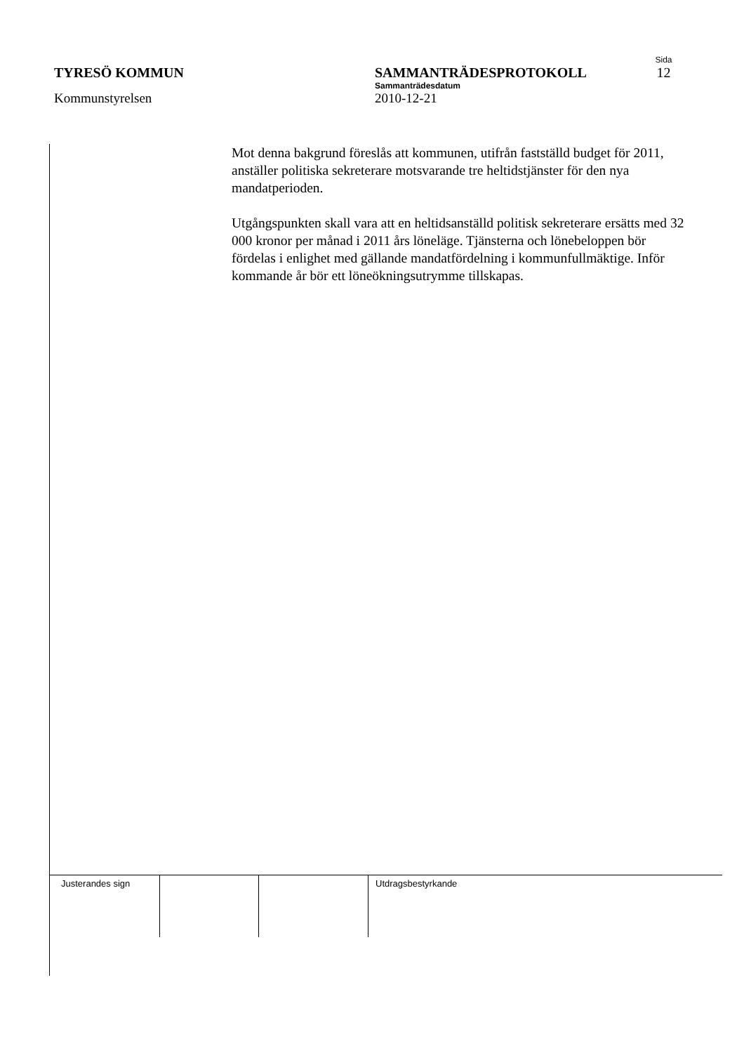Sida
TYRESÖ KOMMUN SAMMANTRÄDESPROTOKOLL 12
Sammanträdesdatum
Kommunstyrelsen 2010-12-21
Mot denna bakgrund föreslås att kommunen, utifrån fastställd budget för 2011, anställer politiska sekreterare motsvarande tre heltidstjänster för den nya mandatperioden.
Utgångspunkten skall vara att en heltidsanställd politisk sekreterare ersätts med 32 000 kronor per månad i 2011 års löneläge. Tjänsterna och lönebeloppen bör fördelas i enlighet med gällande mandatfördelning i kommunfullmäktige. Inför kommande år bör ett löneökningsutrymme tillskapas.
| Justerandes sign | | | Utdragsbestyrkande |